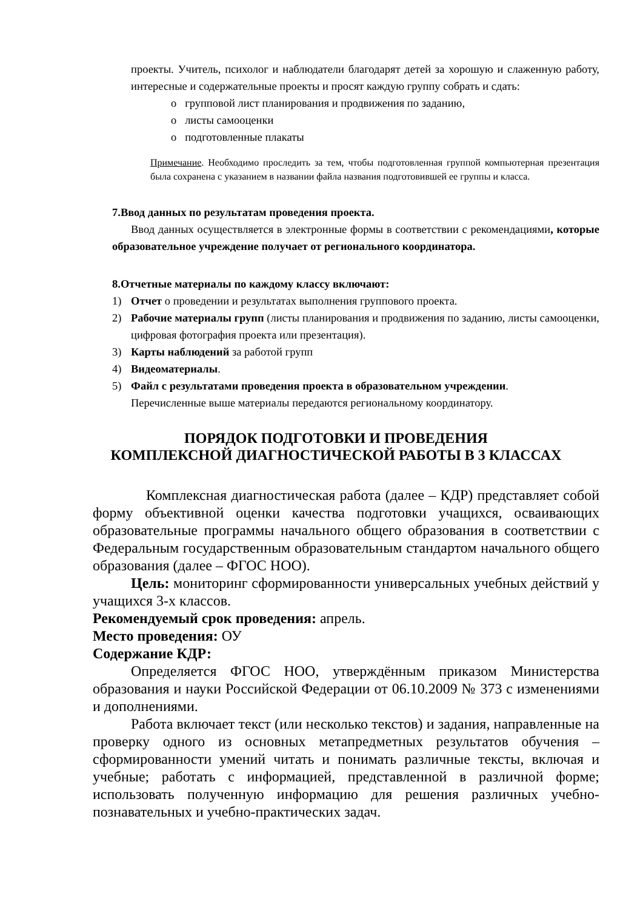проекты. Учитель, психолог и наблюдатели благодарят детей за хорошую и слаженную работу, интересные и содержательные проекты и просят каждую группу собрать и сдать:
o групповой лист планирования и продвижения по заданию,
o листы самооценки
o подготовленные плакаты
Примечание. Необходимо проследить за тем, чтобы подготовленная группой компьютерная презентация была сохранена с указанием в названии файла названия подготовившей ее группы и класса.
7. Ввод данных по результатам проведения проекта.
Ввод данных осуществляется в электронные формы в соответствии с рекомендациями, которые образовательное учреждение получает от регионального координатора.
8. Отчетные материалы по каждому классу включают:
1) Отчет о проведении и результатах выполнения группового проекта.
2) Рабочие материалы групп (листы планирования и продвижения по заданию, листы самооценки, цифровая фотография проекта или презентация).
3) Карты наблюдений за работой групп
4) Видеоматериалы.
5) Файл с результатами проведения проекта в образовательном учреждении.
Перечисленные выше материалы передаются региональному координатору.
ПОРЯДОК ПОДГОТОВКИ И ПРОВЕДЕНИЯ
КОМПЛЕКСНОЙ ДИАГНОСТИЧЕСКОЙ РАБОТЫ В 3 КЛАССАХ
Комплексная диагностическая работа (далее – КДР) представляет собой форму объективной оценки качества подготовки учащихся, осваивающих образовательные программы начального общего образования в соответствии с Федеральным государственным образовательным стандартом начального общего образования (далее – ФГОС НОО).
Цель: мониторинг сформированности универсальных учебных действий у учащихся 3-х классов.
Рекомендуемый срок проведения: апрель.
Место проведения: ОУ
Содержание КДР:
Определяется ФГОС НОО, утверждённым приказом Министерства образования и науки Российской Федерации от 06.10.2009 № 373 с изменениями и дополнениями.
Работа включает текст (или несколько текстов) и задания, направленные на проверку одного из основных метапредметных результатов обучения – сформированности умений читать и понимать различные тексты, включая и учебные; работать с информацией, представленной в различной форме; использовать полученную информацию для решения различных учебно-познавательных и учебно-практических задач.